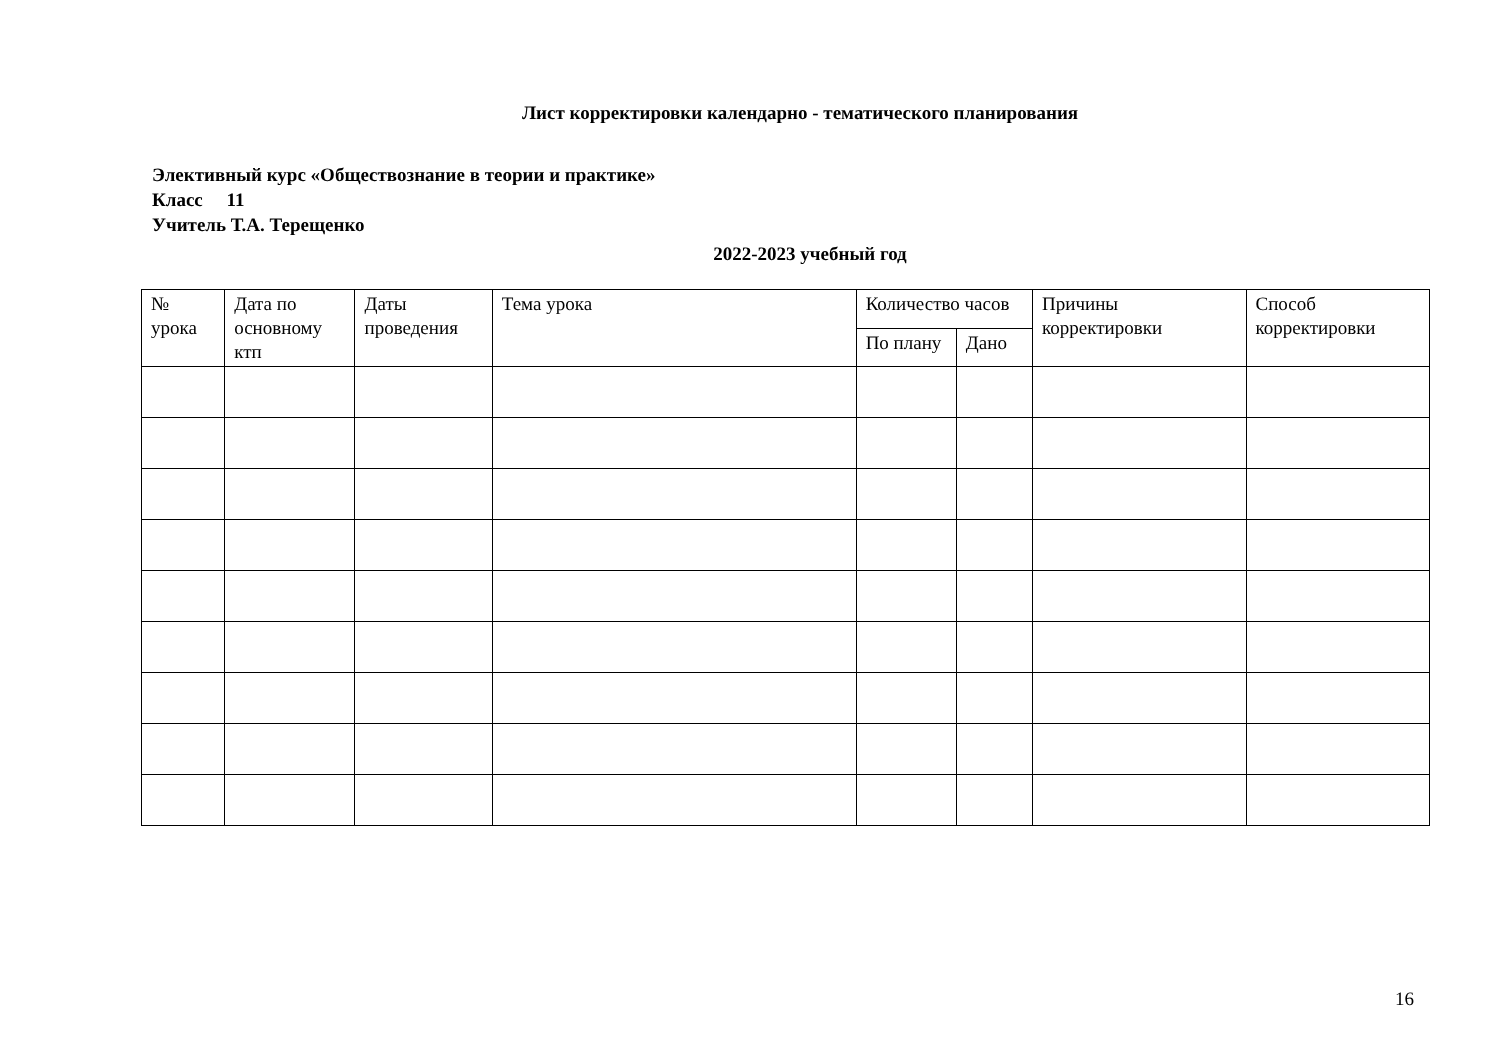Лист корректировки календарно - тематического планирования
Элективный курс «Обществознание в теории и практике»
Класс 11
Учитель Т.А. Терещенко
2022-2023 учебный год
| № урока | Дата по основному ктп | Даты проведения | Тема урока | Количество часов | | Причины корректировки | Способ корректировки |
| --- | --- | --- | --- | --- | --- | --- | --- |
| | | | | По плану | Дано | | |
16